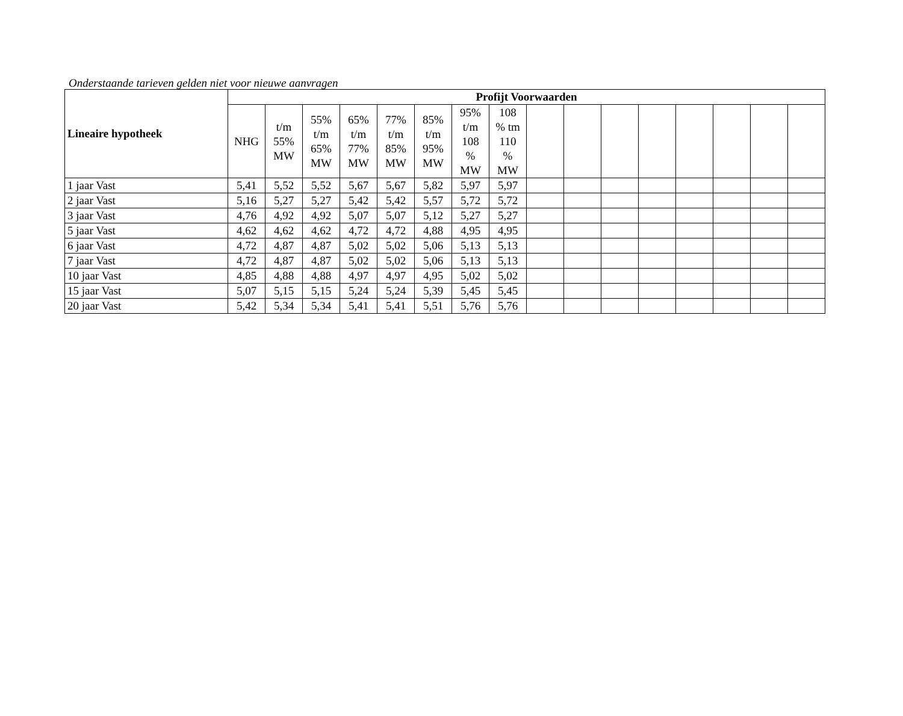Onderstaande tarieven gelden niet voor nieuwe aanvragen
| Lineaire hypotheek | Profijt Voorwaarden | | | | | | | | | | | | | | | |
| --- | --- | --- | --- | --- | --- | --- | --- | --- | --- | --- | --- | --- | --- | --- | --- | --- |
| | NHG | t/m 55% MW | 55% t/m 65% MW | 65% t/m 77% MW | 77% t/m 85% MW | 85% t/m 95% MW | 95% t/m 108 % MW | 108 % tm 110 % MW | | | | | | | | |
| 1 jaar Vast | 5,41 | 5,52 | 5,52 | 5,67 | 5,67 | 5,82 | 5,97 | 5,97 | | | | | | | | |
| 2 jaar Vast | 5,16 | 5,27 | 5,27 | 5,42 | 5,42 | 5,57 | 5,72 | 5,72 | | | | | | | | |
| 3 jaar Vast | 4,76 | 4,92 | 4,92 | 5,07 | 5,07 | 5,12 | 5,27 | 5,27 | | | | | | | | |
| 5 jaar Vast | 4,62 | 4,62 | 4,62 | 4,72 | 4,72 | 4,88 | 4,95 | 4,95 | | | | | | | | |
| 6 jaar Vast | 4,72 | 4,87 | 4,87 | 5,02 | 5,02 | 5,06 | 5,13 | 5,13 | | | | | | | | |
| 7 jaar Vast | 4,72 | 4,87 | 4,87 | 5,02 | 5,02 | 5,06 | 5,13 | 5,13 | | | | | | | | |
| 10 jaar Vast | 4,85 | 4,88 | 4,88 | 4,97 | 4,97 | 4,95 | 5,02 | 5,02 | | | | | | | | |
| 15 jaar Vast | 5,07 | 5,15 | 5,15 | 5,24 | 5,24 | 5,39 | 5,45 | 5,45 | | | | | | | | |
| 20 jaar Vast | 5,42 | 5,34 | 5,34 | 5,41 | 5,41 | 5,51 | 5,76 | 5,76 | | | | | | | | |